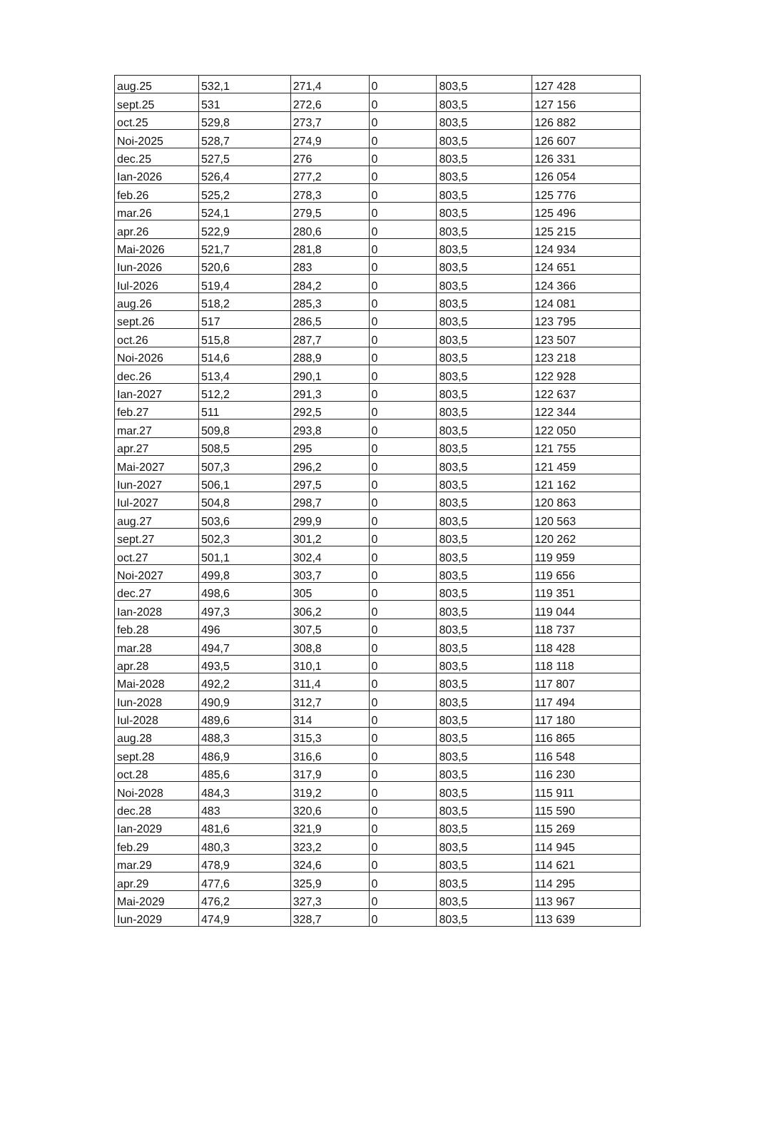| aug.25 | 532,1 | 271,4 | 0 | 803,5 | 127 428 |
| sept.25 | 531 | 272,6 | 0 | 803,5 | 127 156 |
| oct.25 | 529,8 | 273,7 | 0 | 803,5 | 126 882 |
| Noi-2025 | 528,7 | 274,9 | 0 | 803,5 | 126 607 |
| dec.25 | 527,5 | 276 | 0 | 803,5 | 126 331 |
| Ian-2026 | 526,4 | 277,2 | 0 | 803,5 | 126 054 |
| feb.26 | 525,2 | 278,3 | 0 | 803,5 | 125 776 |
| mar.26 | 524,1 | 279,5 | 0 | 803,5 | 125 496 |
| apr.26 | 522,9 | 280,6 | 0 | 803,5 | 125 215 |
| Mai-2026 | 521,7 | 281,8 | 0 | 803,5 | 124 934 |
| Iun-2026 | 520,6 | 283 | 0 | 803,5 | 124 651 |
| Iul-2026 | 519,4 | 284,2 | 0 | 803,5 | 124 366 |
| aug.26 | 518,2 | 285,3 | 0 | 803,5 | 124 081 |
| sept.26 | 517 | 286,5 | 0 | 803,5 | 123 795 |
| oct.26 | 515,8 | 287,7 | 0 | 803,5 | 123 507 |
| Noi-2026 | 514,6 | 288,9 | 0 | 803,5 | 123 218 |
| dec.26 | 513,4 | 290,1 | 0 | 803,5 | 122 928 |
| Ian-2027 | 512,2 | 291,3 | 0 | 803,5 | 122 637 |
| feb.27 | 511 | 292,5 | 0 | 803,5 | 122 344 |
| mar.27 | 509,8 | 293,8 | 0 | 803,5 | 122 050 |
| apr.27 | 508,5 | 295 | 0 | 803,5 | 121 755 |
| Mai-2027 | 507,3 | 296,2 | 0 | 803,5 | 121 459 |
| Iun-2027 | 506,1 | 297,5 | 0 | 803,5 | 121 162 |
| Iul-2027 | 504,8 | 298,7 | 0 | 803,5 | 120 863 |
| aug.27 | 503,6 | 299,9 | 0 | 803,5 | 120 563 |
| sept.27 | 502,3 | 301,2 | 0 | 803,5 | 120 262 |
| oct.27 | 501,1 | 302,4 | 0 | 803,5 | 119 959 |
| Noi-2027 | 499,8 | 303,7 | 0 | 803,5 | 119 656 |
| dec.27 | 498,6 | 305 | 0 | 803,5 | 119 351 |
| Ian-2028 | 497,3 | 306,2 | 0 | 803,5 | 119 044 |
| feb.28 | 496 | 307,5 | 0 | 803,5 | 118 737 |
| mar.28 | 494,7 | 308,8 | 0 | 803,5 | 118 428 |
| apr.28 | 493,5 | 310,1 | 0 | 803,5 | 118 118 |
| Mai-2028 | 492,2 | 311,4 | 0 | 803,5 | 117 807 |
| Iun-2028 | 490,9 | 312,7 | 0 | 803,5 | 117 494 |
| Iul-2028 | 489,6 | 314 | 0 | 803,5 | 117 180 |
| aug.28 | 488,3 | 315,3 | 0 | 803,5 | 116 865 |
| sept.28 | 486,9 | 316,6 | 0 | 803,5 | 116 548 |
| oct.28 | 485,6 | 317,9 | 0 | 803,5 | 116 230 |
| Noi-2028 | 484,3 | 319,2 | 0 | 803,5 | 115 911 |
| dec.28 | 483 | 320,6 | 0 | 803,5 | 115 590 |
| Ian-2029 | 481,6 | 321,9 | 0 | 803,5 | 115 269 |
| feb.29 | 480,3 | 323,2 | 0 | 803,5 | 114 945 |
| mar.29 | 478,9 | 324,6 | 0 | 803,5 | 114 621 |
| apr.29 | 477,6 | 325,9 | 0 | 803,5 | 114 295 |
| Mai-2029 | 476,2 | 327,3 | 0 | 803,5 | 113 967 |
| Iun-2029 | 474,9 | 328,7 | 0 | 803,5 | 113 639 |